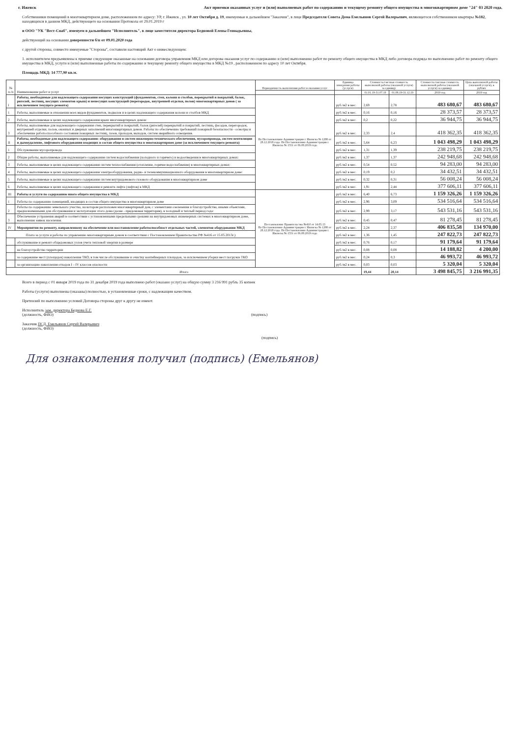г. Ижевск Акт приемки оказанных услуг и (или) выполненых работ по содержанию и текущему ремонту общего имущества в многоквартирном доме "24" 03 2020 года.
Собственники помещений в многоквартирном доме, расположенном по адресу: УР, г. Ижевск , ул. 10 лет Октября д. 19, имемуемые в дальнейшем "Заказчик", в лице Председателя Совета Дома Емельянов Сергей Валерьевич, являющегося собственником квартиры №182, находящихся в данном МКД, действующего на основании Протокола от 29.01.2019 г
и ООО "УК "Вест-Снаб", именуем в дальнейшем "Исполнитель", в лице заместителя директора Бедновой Елены Геннадьевны,
действующий на основании доверенности б/н от 09.01.2020 года
с другой стороны, совместо именуемые "Стороны", составили настоящий Акт о нижеследующем:
1. исполнителем предъеявлены к приемке следующие оказанные на основании договора управления МКД или догорова оказания услуг по содержанию и (или) выполнению работ по ремонту общего имущества в МКД либо договора подряда по выполнению работ по ремонту общего имущества в МКД, услуги и (или) выполненные работы по содержанию и текущему ремонту общего имущества в МКД №19 , расположенном по адресу 10 лет Октября.
Площадь МКД: 14 777,90 кв.м.
| № п./п | Наименование работ и услуг | Периодичность выполнения работ и оказания услуг | Единица измерения работы (услуги) | Стоимость/сметная стоимость выполненой работы (оказаной услуги) за единицу | | Стоимость/сметная стоимость выполненой работы (оказаной услуги) за единицу | Цена выполненой работы (оказаной услуги), в рублях |
| --- | --- | --- | --- | --- | --- | --- | --- |
| | | | | 01.01.19-31.07.19 | 01.08.19-31.12.19 | 2019 год | 2019 год |
| I | Работы, необходимые для надлежащего содержания несущих конструкций (фундаментов, стен, колонн и столбов, перекрытий и покрытий, балок, ригелей, лестниц, несущих элементов крыш) и ненесущих конструкций (перегородок, внутренней отделки, полов) многоквартирных домов ( за исключением текущего ремонта) | По Постановлению Администрации г. Ижевска № 1288 от 28.12.2018 года. По Постановлению Администрации г. Ижевска № 1551 от 06.08.2019 года | руб./м2 в мес. | 2,69 | 2,78 | 483 680,67 | 483 680,67 |
| 1 | Работы, выполняемые в отношении всех видов фундаментов, подвалов и в целях надлежащего содержания колонн и столбов МКД | | руб./м2 в мес. | 0,16 | 0,16 | 28 373,57 | 28 373,57 |
| 2 | Работы, выполняемые в целях надлежащего содержания крыш многоквартирных домов: | | руб./м2 в мес. | 0,2 | 0,22 | 36 944,75 | 36 944,75 |
| 3 | Работы, выполняемые для надлежащего содержания стен, перекрытий и покрытий, балок (ригелей) перекрытий и покрытий, лестниц, фасадов, перегородок, внутренней отделки, полов, оконных и дверных заполнений многоквартирных домов. Работы по обеспечению требований пожарной безопасности - осмотры и обеспечение работоспособного состояния пожарных лестниц, лазов, проходов, выходов, систем аварийного освещения. | | руб./м2 в мес. | 2,33 | 2,4 | 418 362,35 | 418 362,35 |
| II | Работы, необходимые для надлежащего содержания: оборудования и систем инженерно-технического обеспечения, мусоропровода, систем вентиляции и дымоудаление, лифтового оборудования входящих в состав общего имущества в многоквартирном доме (за исключением текущего ремонта) | | руб./м2 в мес. | 5,64 | 6,23 | 1 043 498,29 | 1 043 498,29 |
| 1 | Обслуживание мусоропровода | | руб./м2 в мес. | 1,31 | 1,39 | 238 219,75 | 238 219,75 |
| 2 | Общие работы, выполняемые для надлежащего содержания систем водоснабжения (холодного и горячего) и водоотведения в многоквартирных домах: | | руб./м2 в мес. | 1,37 | 1,37 | 242 948,68 | 242 948,68 |
| 3 | Работы, выполняемые в целях надлежащего содержания систем теплоснабжения (отопление, горячее водоснабжение) в многоквартирных домах: | | руб./м2 в мес. | 0,54 | 0,52 | 94 283,00 | 94 283,00 |
| 4 | Работы, выполняемые в целях надлежащего содержания электрооборудования, радио- и телекоммуникационного оборудования в многоквартирном доме: | | руб./м2 в мес. | 0,19 | 0,2 | 34 432,51 | 34 432,51 |
| 5 | Работы, выполняемые в целях надлежащего содержания систем внутридомового газового оборудования в многоквартирном доме | | руб./м2 в мес. | 0,32 | 0,31 | 56 008,24 | 56 008,24 |
| 6 | Работы, выполняемые в целях надлежащего содержания и ремонта лифта (лифтов) в МКД | | руб./м2 в мес. | 1,91 | 2,44 | 377 606,11 | 377 606,11 |
| III | Работы и услуги по содержанию иного общего имущества в МКД | Постановление Правительства №410 от 14.05.13 По Постановлению Администрации г. Ижевска № 1288 от 28.12.2018 года. По Постановлению Администрации г. Ижевска № 1551 от 06.08.2019 года | руб./м2 в мес. | 6,40 | 6,73 | 1 159 326,26 | 1 159 326,26 |
| 1 | Работы по содержанию помещений, входящих в состав общего имущества в многоквартирном доме | | руб./м2 в мес. | 2,96 | 3,09 | 534 516,64 | 534 516,64 |
| 2 | Работы по содержанию земельного участка, на котором расположен многоквартирный дом, с элементами озеленения и благоустройства, иными объектами, предназначенными для обслуживания и эксплуатации этого дома (далее - придомовая территория), в холодный и теплый период года: | | руб./м2 в мес. | 2,99 | 3,17 | 543 531,16 | 543 531,16 |
| 3 | Обеспечение устранения аварий в соответствии с установленными предельными сроками на внутридомовых инженерных системах в многоквартирном доме, выполнения заявок населения. | | руб./м2 в мес. | 0,45 | 0,47 | 81 278,45 | 81 278,45 |
| IV | Мероприятия по ремонту, направленному на обеспечение или восстановление работоспособност отдельных частей, элементов оборудования МКД | | руб./м2 в мес. | 2,24 | 2,37 | 406 835,58 | 134 970,00 |
| Плата за услуги и работы по управлению многоквартирным домом в соответствии с Постановлением Правительства РФ №416 от 15.05.2013г.) | | | руб./м2 в мес. | 1,36 | 1,45 | 247 822,73 | 247 822,73 |
| | обслуживание и ремонт общедомовых узлов учета тепловой энергии в размере | | руб./м2 в мес. | 0,76 | 0,17 | 91 179,64 | 91 179,64 |
| | на благоустройство территории | | руб./м2 в мес. | 0,08 | 0,08 | 14 188,82 | 4 200,00 |
| | за содержание мест (площадок) накопления ТКО, в том числе обслуживание и очистку контейнерных площадок, за исключением уборки мест погрузки ТКО | | руб./м2 в мес. | 0,24 | 0,3 | 46 993,72 | 46 993,72 |
| | за организацию накопления отходов I – IV классов опасности | | руб./м2 в мес. | 0,03 | 0,03 | 5 320,04 | 5 320,04 |
| Итого | | | | 19,44 | 20,14 | 3 498 845,75 | 3 216 991,35 |
Всего в период с 01 января 2019 года по 31 декабря 2019 года выполнено работ (оказано услуг) на общую сумму 3 216 991 рубль 35 копеек
Работы (услуги) выполнены (оказаны) полностью, в установленные сроки, с надлежащим качеством.
Претензий по выполнению условий Договора стороны друг к другу не имеют.
Исполнитель зам. директора Беднова Е.Г.
(должность, ФИО) (подпись)
Заказчик ПСД. Емельянов Сергей Валерьевич
(должность, ФИО)
(подпись)
Для ознакомления получил (подпись) (Емельянов)